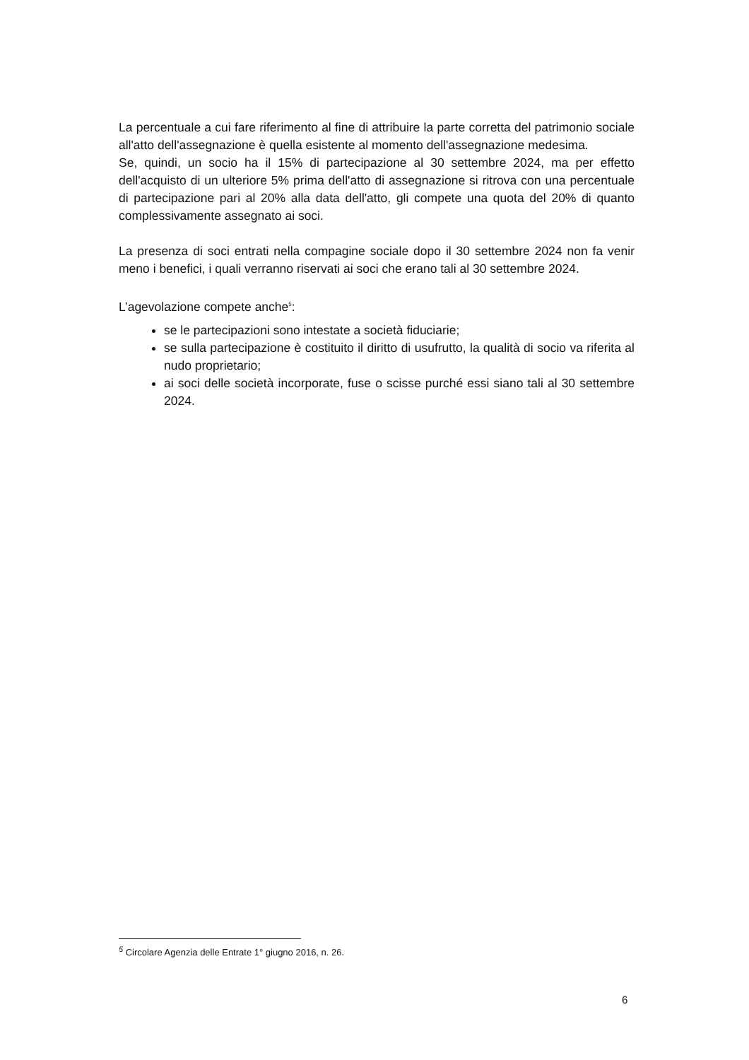La percentuale a cui fare riferimento al fine di attribuire la parte corretta del patrimonio sociale all'atto dell'assegnazione è quella esistente al momento dell'assegnazione medesima.
Se, quindi, un socio ha il 15% di partecipazione al 30 settembre 2024, ma per effetto dell'acquisto di un ulteriore 5% prima dell'atto di assegnazione si ritrova con una percentuale di partecipazione pari al 20% alla data dell'atto, gli compete una quota del 20% di quanto complessivamente assegnato ai soci.
La presenza di soci entrati nella compagine sociale dopo il 30 settembre 2024 non fa venir meno i benefici, i quali verranno riservati ai soci che erano tali al 30 settembre 2024.
L’agevolazione compete anche<sup>5</sup>:
se le partecipazioni sono intestate a società fiduciarie;
se sulla partecipazione è costituito il diritto di usufrutto, la qualità di socio va riferita al nudo proprietario;
ai soci delle società incorporate, fuse o scisse purché essi siano tali al 30 settembre 2024.
<sup>5</sup> Circolare Agenzia delle Entrate 1° giugno 2016, n. 26.
6